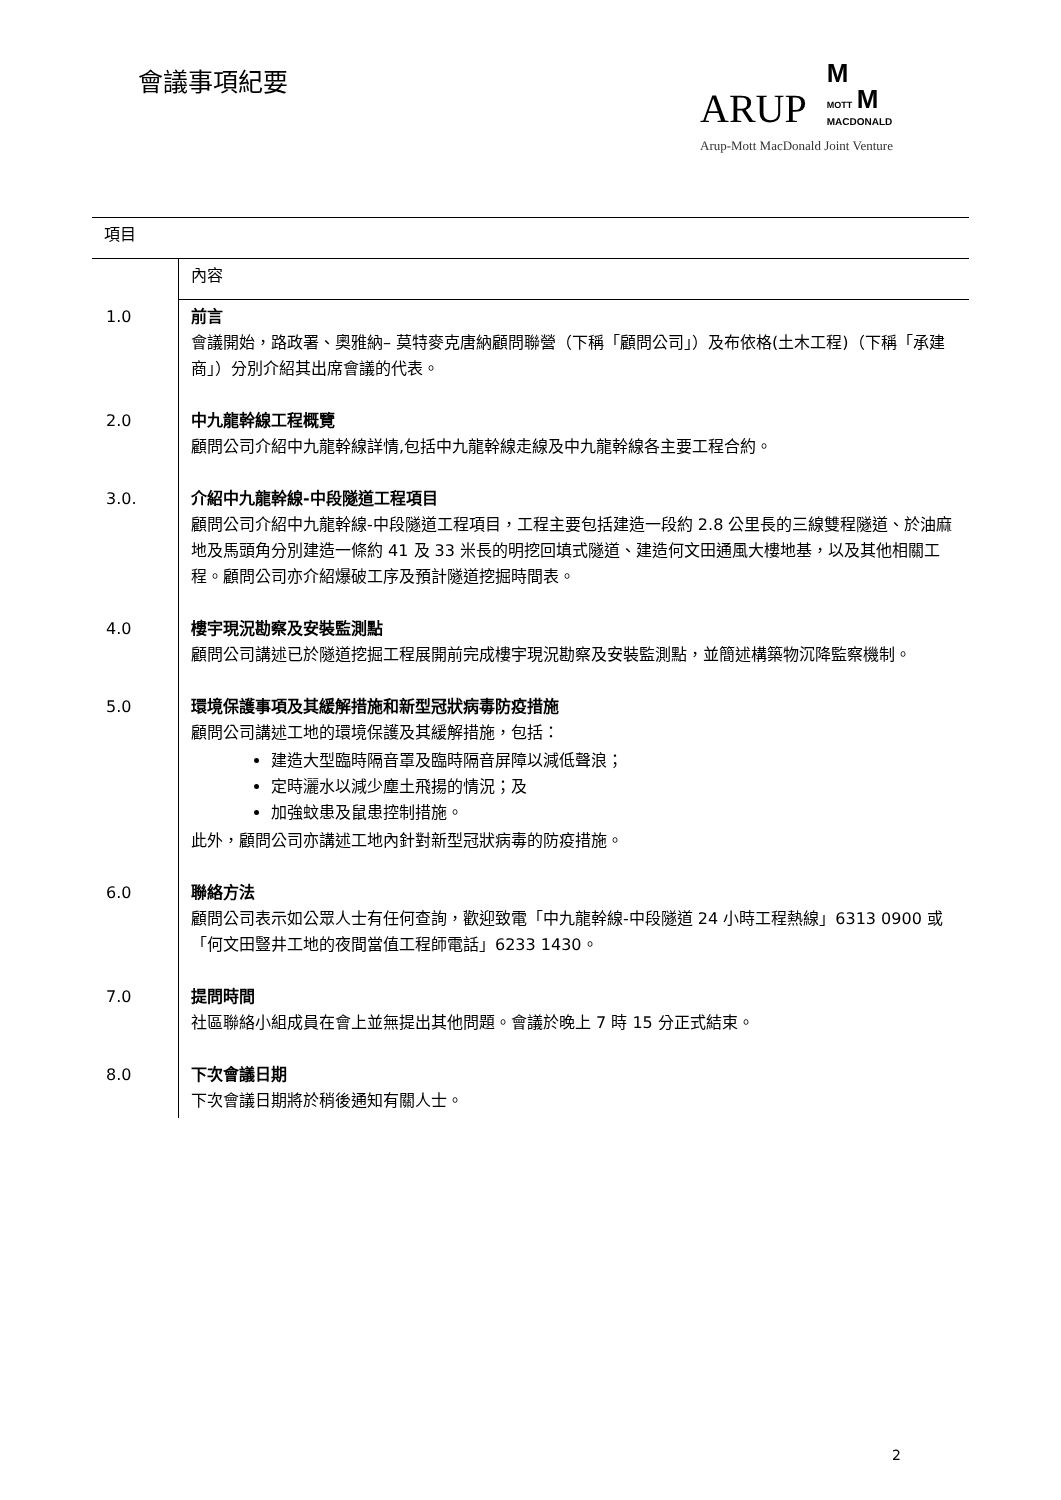會議事項紀要
ARUP M
MOTT M
MACDONALD
Arup-Mott MacDonald Joint Venture
| 項目 | |
| | 內容 |
| 1.0 | 前言 會議開始，路政署、奧雅納– 莫特麥克唐納顧問聯營（下稱「顧問公司」）及布依格(土木工程)（下稱「承建商」）分別介紹其出席會議的代表。 |
| 2.0 | 中九龍幹線工程概覽 顧問公司介紹中九龍幹線詳情,包括中九龍幹線走線及中九龍幹線各主要工程合約。 |
| 3.0. | 介紹中九龍幹線-中段隧道工程項目 顧問公司介紹中九龍幹線-中段隧道工程項目，工程主要包括建造一段約 2.8 公里長的三線雙程隧道、於油麻地及馬頭角分別建造一條約 41 及 33 米長的明挖回填式隧道、建造何文田通風大樓地基，以及其他相關工程。顧問公司亦介紹爆破工序及預計隧道挖掘時間表。 |
| 4.0 | 樓宇現況勘察及安裝監測點 顧問公司講述已於隧道挖掘工程展開前完成樓宇現況勘察及安裝監測點，並簡述構築物沉降監察機制。 |
| 5.0 | 環境保護事項及其緩解措施和新型冠狀病毒防疫措施 顧問公司講述工地的環境保護及其緩解措施，包括： 建造大型臨時隔音罩及臨時隔音屏障以減低聲浪； 定時灑水以減少塵土飛揚的情況；及 加強蚊患及鼠患控制措施。 此外，顧問公司亦講述工地內針對新型冠狀病毒的防疫措施。 |
| 6.0 | 聯絡方法 顧問公司表示如公眾人士有任何查詢，歡迎致電「中九龍幹線-中段隧道 24 小時工程熱線」6313 0900 或「何文田豎井工地的夜間當值工程師電話」6233 1430。 |
| 7.0 | 提問時間 社區聯絡小組成員在會上並無提出其他問題。會議於晚上 7 時 15 分正式結束。 |
| 8.0 | 下次會議日期 下次會議日期將於稍後通知有關人士。 |
2